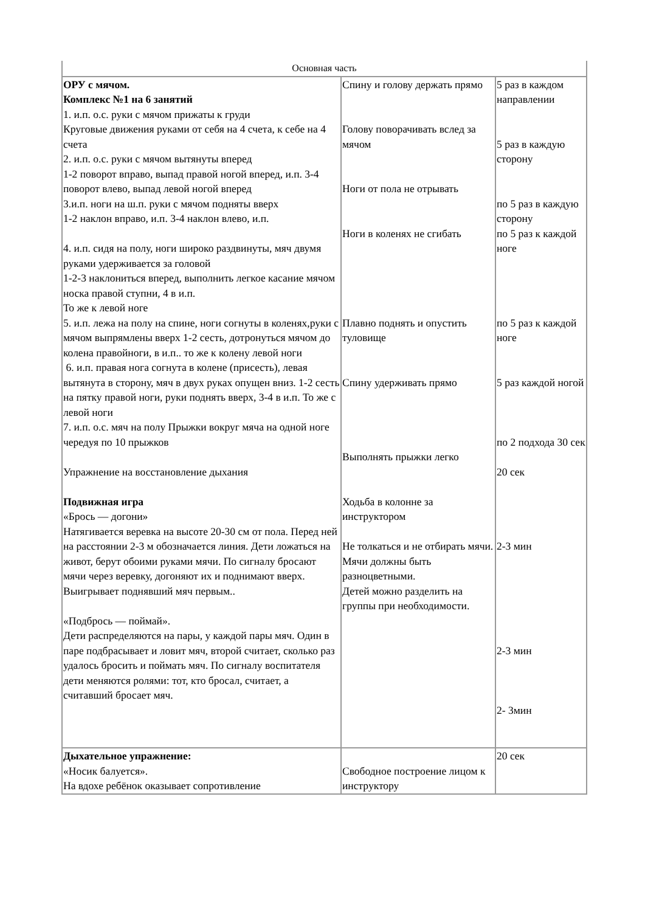| Основная часть | | |
| ОРУ с мячом. Комплекс №1 на 6 занятий 1. и.п. о.с. руки с мячом прижаты к груди Круговые движения руками от себя на 4 счета, к себе на 4 счета 2. и.п. о.с. руки с мячом вытянуты вперед 1-2 поворот вправо, выпад правой ногой вперед, и.п. 3-4 поворот влево, выпад левой ногой вперед 3.и.п. ноги на ш.п. руки с мячом подняты вверх 1-2 наклон вправо, и.п. 3-4 наклон влево, и.п. 4. и.п. сидя на полу, ноги широко раздвинуты, мяч двумя руками удерживается за головой 1-2-3 наклониться вперед, выполнить легкое касание мячом носка правой ступни, 4 в и.п. То же к левой ноге 5. и.п. лежа на полу на спине, ноги согнуты в коленях,руки с мячом выпрямлены вверх 1-2 сесть, дотронуться мячом до колена правойноги, в и.п.. то же к колену левой ноги 6. и.п. правая нога согнута в колене (присесть), левая вытянута в сторону, мяч в двух руках опущен вниз. 1-2 сесть на пятку правой ноги, руки поднять вверх, 3-4 в и.п. То же с левой ноги 7. и.п. о.с. мяч на полу Прыжки вокруг мяча на одной ноге чередуя по 10 прыжков Упражнение на восстановление дыхания Подвижная игра «Брось — догони» Натягивается веревка на высоте 20-30 см от пола. Перед ней на расстоянии 2-3 м обозначается линия. Дети ложаться на живот, берут обоими руками мячи. По сигналу бросают мячи через веревку, догоняют их и поднимают вверх. Выигрывает поднявший мяч первым.. «Подбрось — поймай». Дети распределяются на пары, у каждой пары мяч. Один в паре подбрасывает и ловит мяч, второй считает, сколько раз удалось бросить и поймать мяч. По сигналу воспитателя дети меняются ролями: тот, кто бросал, считает, а считавший бросает мяч. | Спину и голову держать прямо Голову поворачивать вслед за мячом Ноги от пола не отрывать Ноги в коленях не сгибать Плавно поднять и опустить туловище Спину удерживать прямо Выполнять прыжки легко Ходьба в колонне за инструктором Не толкаться и не отбирать мячи. Мячи должны быть разноцветными. Детей можно разделить на группы при необходимости. | 5 раз в каждом направлении 5 раз в каждую сторону по 5 раз в каждую сторону по 5 раз к каждой ноге по 5 раз к каждой ноге 5 раз каждой ногой по 2 подхода 30 сек 20 сек 2-3 мин 2-3 мин 2- 3мин |
| Дыхательное упражнение: «Носик балуется». На вдохе ребёнок оказывает сопротивление | Свободное построение лицом к инструктору | 20 сек |